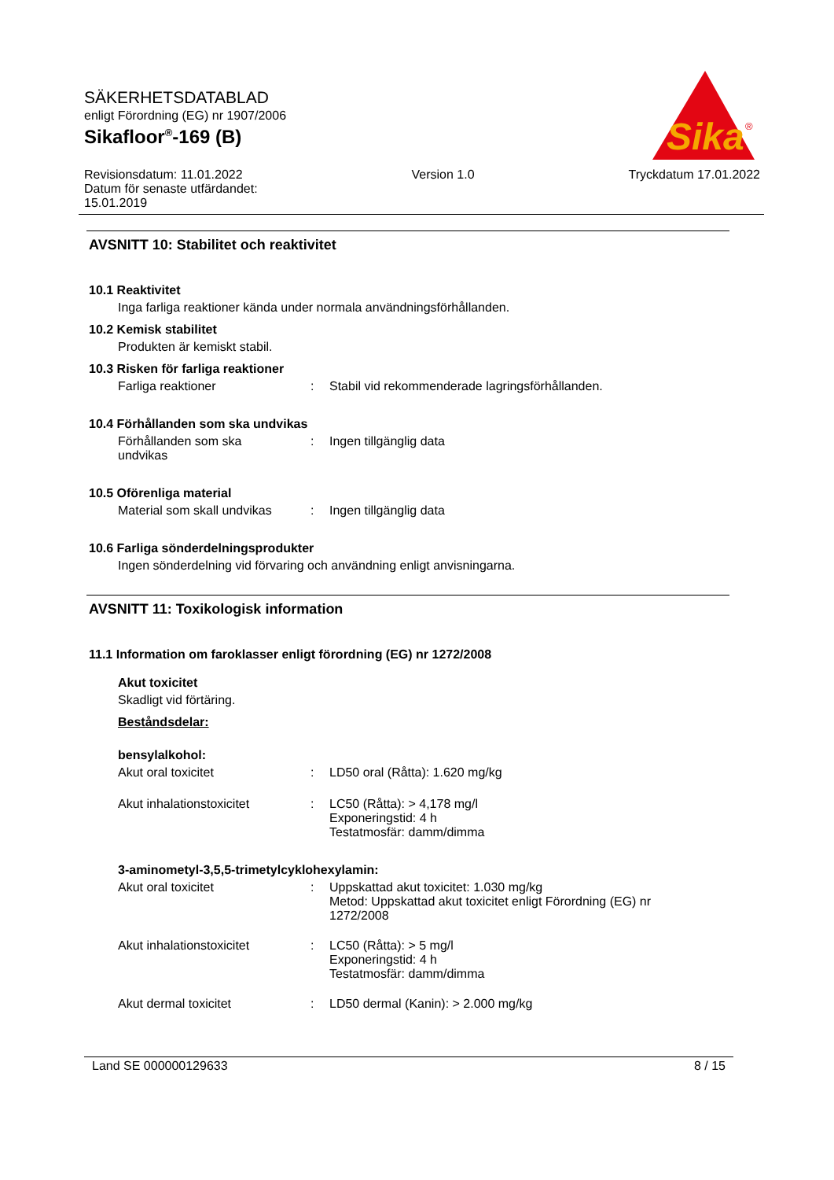SÄKERHETSDATABLAD
enligt Förordning (EG) nr 1907/2006
Sikafloor<sup>®</sup>-169 (B)
Sika
®
Revisionsdatum: 11.01.2022
Datum för senaste utfärdandet:
15.01.2019
Version 1.0 Tryckdatum 17.01.2022
AVSNITT 10: Stabilitet och reaktivitet
10.1 Reaktivitet
Inga farliga reaktioner kända under normala användningsförhållanden.
10.2 Kemisk stabilitet
Produkten är kemiskt stabil.
10.3 Risken för farliga reaktioner
Farliga reaktioner : Stabil vid rekommenderade lagringsförhållanden.
10.4 Förhållanden som ska undvikas
Förhållanden som ska
undvikas
: Ingen tillgänglig data
10.5 Oförenliga material
Material som skall undvikas
: Ingen tillgänglig data
10.6 Farliga sönderdelningsprodukter
Ingen sönderdelning vid förvaring och användning enligt anvisningarna.
AVSNITT 11: Toxikologisk information
11.1 Information om faroklasser enligt förordning (EG) nr 1272/2008
Akut toxicitet
Skadligt vid förtäring.
Beståndsdelar:
bensylalkohol:
Akut oral toxicitet : LD50 oral (Råtta): 1.620 mg/kg
Akut inhalationstoxicitet : LC50 (Råtta): > 4,178 mg/l
Exponeringstid: 4 h
Testatmosfär: damm/dimma
3-aminometyl-3,5,5-trimetylcyklohexylamin:
Akut oral toxicitet : Uppskattad akut toxicitet: 1.030 mg/kg
Metod: Uppskattad akut toxicitet enligt Förordning (EG) nr
1272/2008
Akut inhalationstoxicitet : LC50 (Råtta): > 5 mg/l
Exponeringstid: 4 h
Testatmosfär: damm/dimma
Akut dermal toxicitet : LD50 dermal (Kanin): > 2.000 mg/kg
Land SE 000000129633 8 / 15